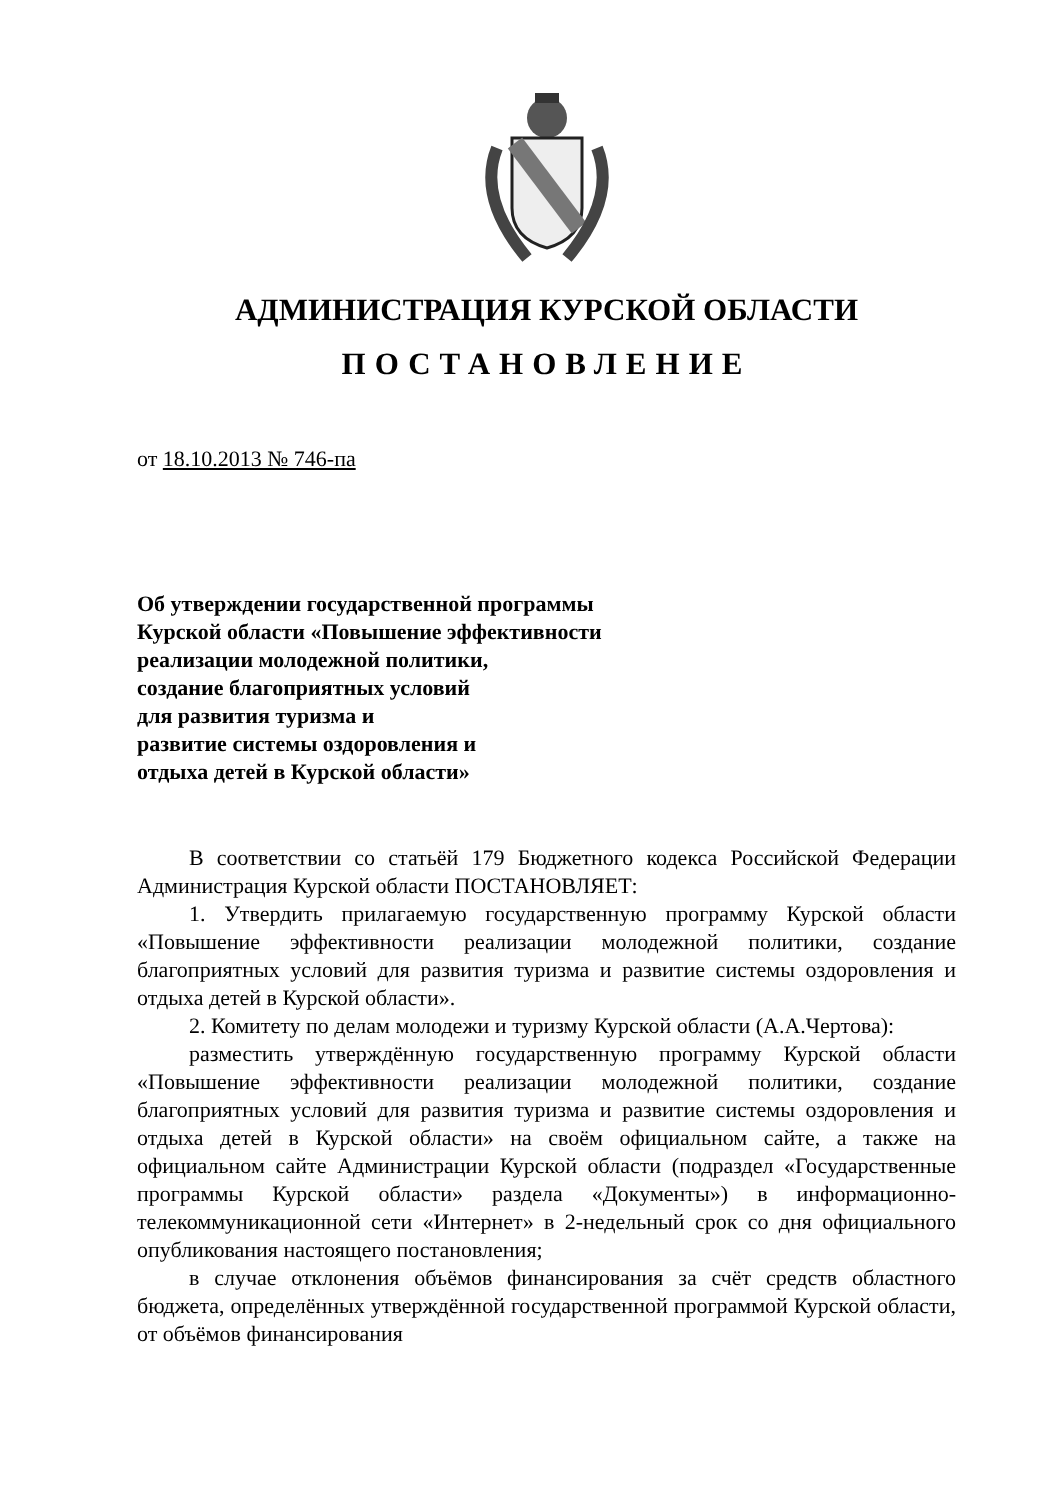АДМИНИСТРАЦИЯ КУРСКОЙ ОБЛАСТИ
ПОСТАНОВЛЕНИЕ
от 18.10.2013 № 746-па
Об утверждении государственной программы
Курской области «Повышение эффективности
реализации молодежной политики,
создание благоприятных условий
для развития туризма и
развитие системы оздоровления и
отдыха детей в Курской области»
В соответствии со статьёй 179 Бюджетного кодекса Российской Федерации Администрация Курской области ПОСТАНОВЛЯЕТ:
1. Утвердить прилагаемую государственную программу Курской области «Повышение эффективности реализации молодежной политики, создание благоприятных условий для развития туризма и развитие системы оздоровления и отдыха детей в Курской области».
2. Комитету по делам молодежи и туризму Курской области (А.А.Чертова):
разместить утверждённую государственную программу Курской области «Повышение эффективности реализации молодежной политики, создание благоприятных условий для развития туризма и развитие системы оздоровления и отдыха детей в Курской области» на своём официальном сайте, а также на официальном сайте Администрации Курской области (подраздел «Государственные программы Курской области» раздела «Документы») в информационно-телекоммуникационной сети «Интернет» в 2-недельный срок со дня официального опубликования настоящего постановления;
в случае отклонения объёмов финансирования за счёт средств областного бюджета, определённых утверждённой государственной программой Курской области, от объёмов финансирования